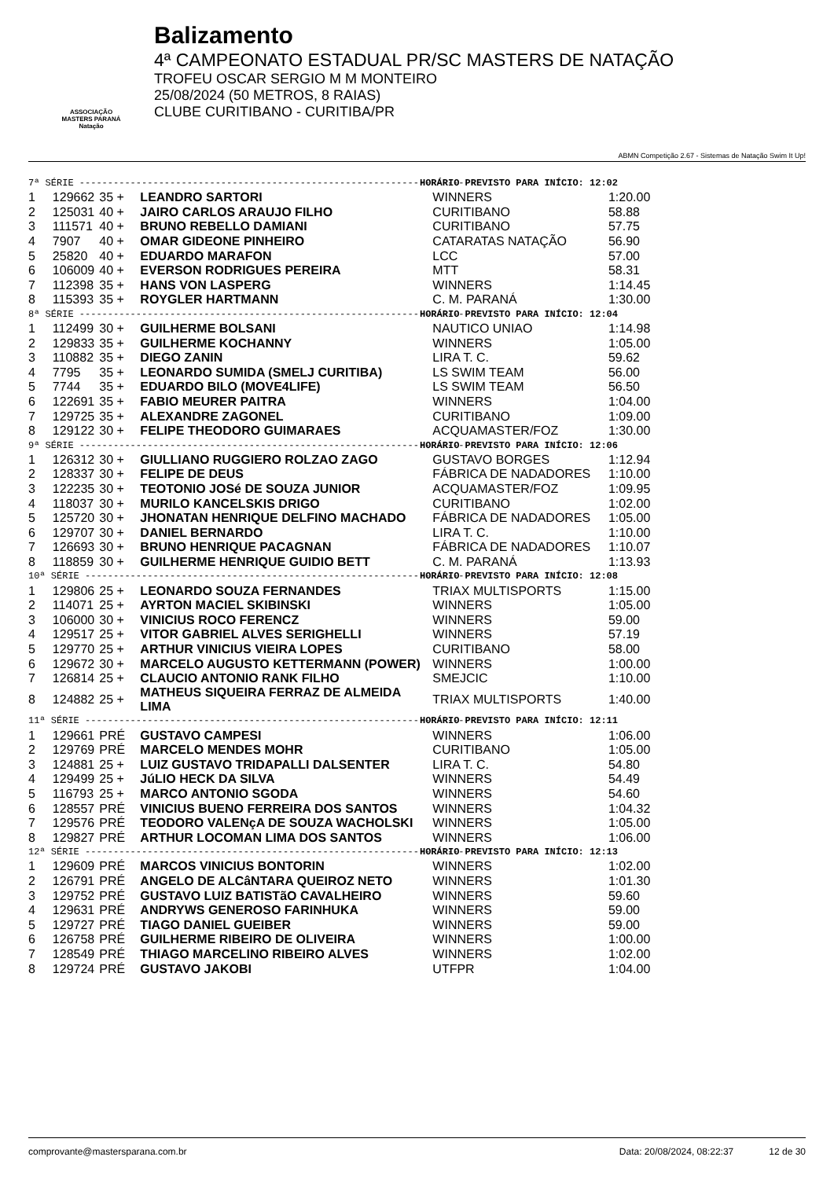ASSOCIAÇÃO
MASTERS PARANÁ
Natação
Balizamento
4ª CAMPEONATO ESTADUAL PR/SC MASTERS DE NATAÇÃO
TROFEU OSCAR SERGIO M M MONTEIRO
25/08/2024 (50 METROS, 8 RAIAS)
CLUBE CURITIBANO - CURITIBA/PR
ABMN Competição 2.67 - Sistemas de Natação Swim It Up!
| 7ª SÉRIE ---------------------------------------------------------------------- | | | | | HORÁRIO PREVISTO PARA INÍCIO: 12:02 |
| 1 | 129662 | 35 + | LEANDRO SARTORI | WINNERS | 1:20.00 |
| 2 | 125031 | 40 + | JAIRO CARLOS ARAUJO FILHO | CURITIBANO | 58.88 |
| 3 | 111571 | 40 + | BRUNO REBELLO DAMIANI | CURITIBANO | 57.75 |
| 4 | 7907 | 40 + | OMAR GIDEONE PINHEIRO | CATARATAS NATAÇÃO | 56.90 |
| 5 | 25820 | 40 + | EDUARDO MARAFON | LCC | 57.00 |
| 6 | 106009 | 40 + | EVERSON RODRIGUES PEREIRA | MTT | 58.31 |
| 7 | 112398 | 35 + | HANS VON LASPERG | WINNERS | 1:14.45 |
| 8 | 115393 | 35 + | ROYGLER HARTMANN | C. M. PARANÁ | 1:30.00 |
| 8ª SÉRIE ---------------------------------------------------------------------- | | | | | HORÁRIO PREVISTO PARA INÍCIO: 12:04 |
| 1 | 112499 | 30 + | GUILHERME BOLSANI | NAUTICO UNIAO | 1:14.98 |
| 2 | 129833 | 35 + | GUILHERME KOCHANNY | WINNERS | 1:05.00 |
| 3 | 110882 | 35 + | DIEGO ZANIN | LIRA T. C. | 59.62 |
| 4 | 7795 | 35 + | LEONARDO SUMIDA (SMELJ CURITIBA) | LS SWIM TEAM | 56.00 |
| 5 | 7744 | 35 + | EDUARDO BILO (MOVE4LIFE) | LS SWIM TEAM | 56.50 |
| 6 | 122691 | 35 + | FABIO MEURER PAITRA | WINNERS | 1:04.00 |
| 7 | 129725 | 35 + | ALEXANDRE ZAGONEL | CURITIBANO | 1:09.00 |
| 8 | 129122 | 30 + | FELIPE THEODORO GUIMARAES | ACQUAMASTER/FOZ | 1:30.00 |
| 9ª SÉRIE ---------------------------------------------------------------------- | | | | | HORÁRIO PREVISTO PARA INÍCIO: 12:06 |
| 1 | 126312 | 30 + | GIULLIANO RUGGIERO ROLZAO ZAGO | GUSTAVO BORGES | 1:12.94 |
| 2 | 128337 | 30 + | FELIPE DE DEUS | FÁBRICA DE NADADORES | 1:10.00 |
| 3 | 122235 | 30 + | TEOTONIO JOSé DE SOUZA JUNIOR | ACQUAMASTER/FOZ | 1:09.95 |
| 4 | 118037 | 30 + | MURILO KANCELSKIS DRIGO | CURITIBANO | 1:02.00 |
| 5 | 125720 | 30 + | JHONATAN HENRIQUE DELFINO MACHADO | FÁBRICA DE NADADORES | 1:05.00 |
| 6 | 129707 | 30 + | DANIEL BERNARDO | LIRA T. C. | 1:10.00 |
| 7 | 126693 | 30 + | BRUNO HENRIQUE PACAGNAN | FÁBRICA DE NADADORES | 1:10.07 |
| 8 | 118859 | 30 + | GUILHERME HENRIQUE GUIDIO BETT | C. M. PARANÁ | 1:13.93 |
| 10ª SÉRIE --------------------------------------------------------------------- | | | | | HORÁRIO PREVISTO PARA INÍCIO: 12:08 |
| 1 | 129806 | 25 + | LEONARDO SOUZA FERNANDES | TRIAX MULTISPORTS | 1:15.00 |
| 2 | 114071 | 25 + | AYRTON MACIEL SKIBINSKI | WINNERS | 1:05.00 |
| 3 | 106000 | 30 + | VINICIUS ROCO FERENCZ | WINNERS | 59.00 |
| 4 | 129517 | 25 + | VITOR GABRIEL ALVES SERIGHELLI | WINNERS | 57.19 |
| 5 | 129770 | 25 + | ARTHUR VINICIUS VIEIRA LOPES | CURITIBANO | 58.00 |
| 6 | 129672 | 30 + | MARCELO AUGUSTO KETTERMANN (POWER) | WINNERS | 1:00.00 |
| 7 | 126814 | 25 + | CLAUCIO ANTONIO RANK FILHO | SMEJCIC | 1:10.00 |
| 8 | 124882 | 25 + | MATHEUS SIQUEIRA FERRAZ DE ALMEIDA LIMA | TRIAX MULTISPORTS | 1:40.00 |
| 11ª SÉRIE --------------------------------------------------------------------- | | | | | HORÁRIO PREVISTO PARA INÍCIO: 12:11 |
| 1 | 129661 | PRÉ | GUSTAVO CAMPESI | WINNERS | 1:06.00 |
| 2 | 129769 | PRÉ | MARCELO MENDES MOHR | CURITIBANO | 1:05.00 |
| 3 | 124881 | 25 + | LUIZ GUSTAVO TRIDAPALLI DALSENTER | LIRA T. C. | 54.80 |
| 4 | 129499 | 25 + | JúLIO HECK DA SILVA | WINNERS | 54.49 |
| 5 | 116793 | 25 + | MARCO ANTONIO SGODA | WINNERS | 54.60 |
| 6 | 128557 | PRÉ | VINICIUS BUENO FERREIRA DOS SANTOS | WINNERS | 1:04.32 |
| 7 | 129576 | PRÉ | TEODORO VALENçA DE SOUZA WACHOLSKI | WINNERS | 1:05.00 |
| 8 | 129827 | PRÉ | ARTHUR LOCOMAN LIMA DOS SANTOS | WINNERS | 1:06.00 |
| 12ª SÉRIE --------------------------------------------------------------------- | | | | | HORÁRIO PREVISTO PARA INÍCIO: 12:13 |
| 1 | 129609 | PRÉ | MARCOS VINICIUS BONTORIN | WINNERS | 1:02.00 |
| 2 | 126791 | PRÉ | ANGELO DE ALCâNTARA QUEIROZ NETO | WINNERS | 1:01.30 |
| 3 | 129752 | PRÉ | GUSTAVO LUIZ BATISTãO CAVALHEIRO | WINNERS | 59.60 |
| 4 | 129631 | PRÉ | ANDRYWS GENEROSO FARINHUKA | WINNERS | 59.00 |
| 5 | 129727 | PRÉ | TIAGO DANIEL GUEIBER | WINNERS | 59.00 |
| 6 | 126758 | PRÉ | GUILHERME RIBEIRO DE OLIVEIRA | WINNERS | 1:00.00 |
| 7 | 128549 | PRÉ | THIAGO MARCELINO RIBEIRO ALVES | WINNERS | 1:02.00 |
| 8 | 129724 | PRÉ | GUSTAVO JAKOBI | UTFPR | 1:04.00 |
comprovante@mastersparana.com.br Data: 20/08/2024, 08:22:37 12 de 30